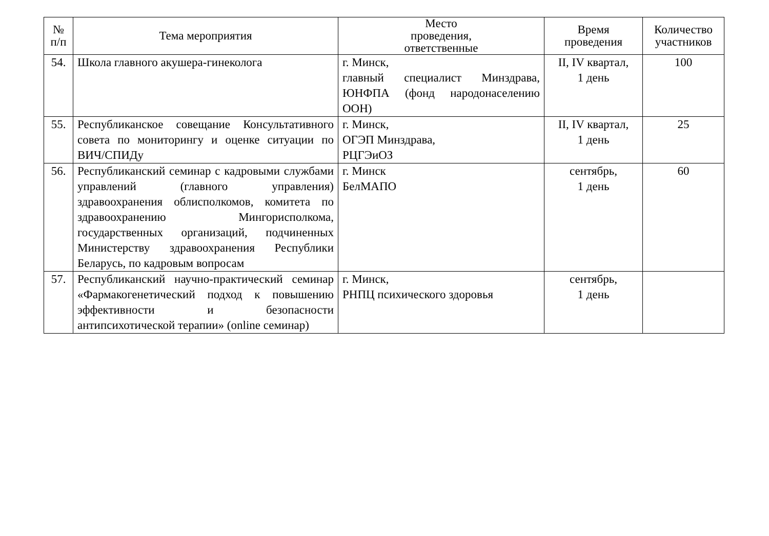| № п/п | Тема мероприятия | Место проведения, ответственные | Время проведения | Количество участников |
| --- | --- | --- | --- | --- |
| 54. | Школа главного акушера-гинеколога | г. Минск, главный специалист Минздрава, ЮНФПА (фонд народонаселению ООН) | II, IV квартал, 1 день | 100 |
| 55. | Республиканское совещание Консультативного совета по мониторингу и оценке ситуации по ВИЧ/СПИДу | г. Минск, ОГЭП Минздрава, РЦГЭиОЗ | II, IV квартал, 1 день | 25 |
| 56. | Республиканский семинар с кадровыми службами управлений (главного управления) здравоохранения облисполкомов, комитета по здравоохранению Мингорисполкома, государственных организаций, подчиненных Министерству здравоохранения Республики Беларусь, по кадровым вопросам | г. Минск БелМАПО | сентябрь, 1 день | 60 |
| 57. | Республиканский научно-практический семинар «Фармакогенетический подход к повышению эффективности и безопасности антипсихотической терапии» (online семинар) | г. Минск, РНПЦ психического здоровья | сентябрь, 1 день | |